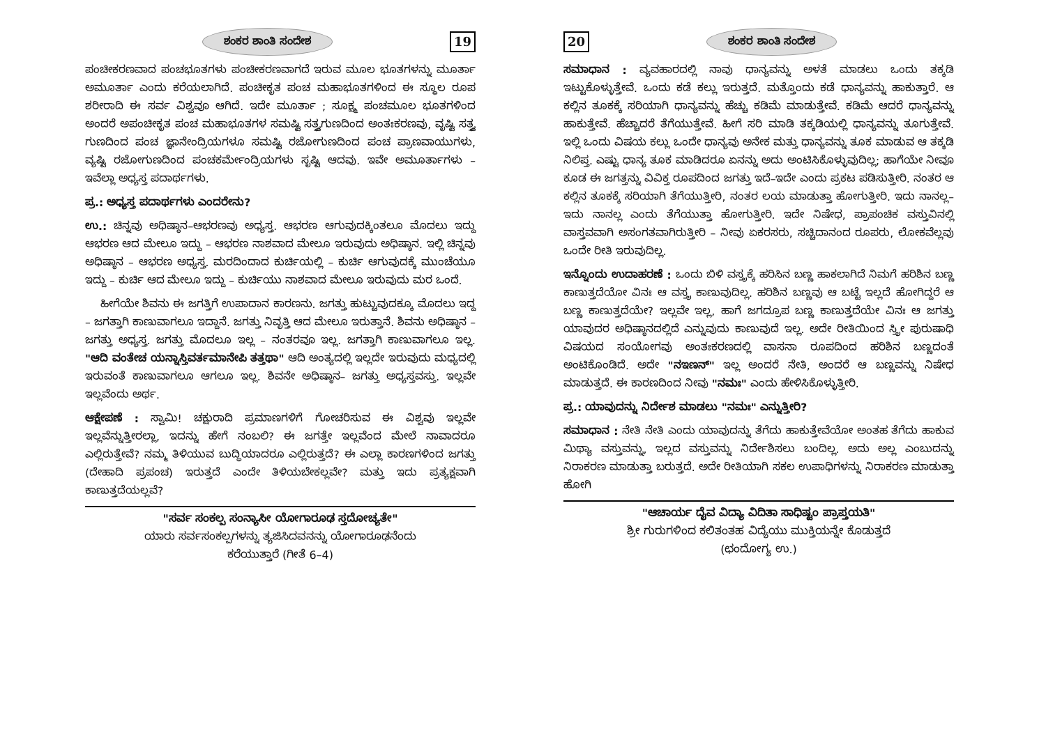ಶಂಕರ ಶಾಂತಿ ಸಂದೇಶ 19
ಪಂಚೀಕರಣವಾದ ಪಂಚಭೂತಗಳು ಪಂಚೀಕರಣವಾಗದೆ ಇರುವ ಮೂಲ ಭೂತಗಳನ್ನು ಮೂರ್ತಾ ಅಮೂರ್ತಾ ಎಂದು ಕರೆಯಲಾಗಿದೆ. ಪಂಚೀಕೃತ ಪಂಚ ಮಹಾಭೂತಗಳಿಂದ ಈ ಸ್ಥೂಲ ರೂಪ ಶರೀರಾದಿ ಈ ಸರ್ವ ವಿಶ್ವವೂ ಆಗಿದೆ. ಇದೇ ಮೂರ್ತಾ ; ಸೂಕ್ಷ್ಮ ಪಂಚಮೂಲ ಭೂತಗಳಿಂದ ಅಂದರೆ ಅಪಂಚೀಕೃತ ಪಂಚ ಮಹಾಭೂತಗಳ ಸಮಷ್ಟಿ ಸತ್ತ್ವಗುಣದಿಂದ ಅಂತಃಕರಣವು, ವೃಷ್ಟಿ ಸತ್ತ್ವ ಗುಣದಿಂದ ಪಂಚ ಜ್ಞಾನೇಂದ್ರಿಯಗಳೂ ಸಮಷ್ಟಿ ರಜೋಗುಣದಿಂದ ಪಂಚ ಪ್ರಾಣವಾಯುಗಳು, ವ್ಯಷ್ಟಿ ರಜೋಗುಣದಿಂದ ಪಂಚಕರ್ಮೇಂದ್ರಿಯಗಳು ಸೃಷ್ಟಿ ಆದವು. ಇವೇ ಅಮೂರ್ತಾಗಳು – ಇವೆಲ್ಲಾ ಅಧ್ಯಸ್ತ ಪದಾರ್ಥಗಳು.
ಪ್ರ.: ಅಧ್ಯಸ್ತ ಪದಾರ್ಥಗಳು ಎಂದರೇನು?
ಉ.: ಚಿನ್ನವು ಅಧಿಷ್ಠಾನ–ಆಭರಣವು ಅಧ್ಯಸ್ತ. ಆಭರಣ ಆಗುವುದಕ್ಕಿಂತಲೂ ಮೊದಲು ಇದ್ದು ಆಭರಣ ಆದ ಮೇಲೂ ಇದ್ದು – ಆಭರಣ ನಾಶವಾದ ಮೇಲೂ ಇರುವುದು ಅಧಿಷ್ಠಾನ. ಇಲ್ಲಿ ಚಿನ್ನವು ಅಧಿಷ್ಠಾನ – ಆಭರಣ ಅಧ್ಯಸ್ತ. ಮರದಿಂದಾದ ಕುರ್ಚಿಯಲ್ಲಿ – ಕುರ್ಚಿ ಆಗುವುದಕ್ಕೆ ಮುಂಚೆಯೂ ಇದ್ದು – ಕುರ್ಚಿ ಆದ ಮೇಲೂ ಇದ್ದು – ಕುರ್ಚಿಯು ನಾಶವಾದ ಮೇಲೂ ಇರುವುದು ಮರ ಒಂದೆ.
ಹೀಗೆಯೇ ಶಿವನು ಈ ಜಗತ್ತಿಗೆ ಉಪಾದಾನ ಕಾರಣನು. ಜಗತ್ತು ಹುಟ್ಟುವುದಕ್ಕೂ ಮೊದಲು ಇದ್ದ – ಜಗತ್ತಾಗಿ ಕಾಣುವಾಗಲೂ ಇದ್ದಾನೆ. ಜಗತ್ತು ನಿವೃತ್ತಿ ಆದ ಮೇಲೂ ಇರುತ್ತಾನೆ. ಶಿವನು ಅಧಿಷ್ಠಾನ – ಜಗತ್ತು ಅಧ್ಯಸ್ತ. ಜಗತ್ತು ಮೊದಲೂ ಇಲ್ಲ – ನಂತರವೂ ಇಲ್ಲ. ಜಗತ್ತಾಗಿ ಕಾಣುವಾಗಲೂ ಇಲ್ಲ. "ಆದಿ ವಂತೇಚ ಯನ್ನಾಸ್ತಿವರ್ತಮಾನೇಪಿ ತತ್ತಥಾ" ಆದಿ ಅಂತ್ಯದಲ್ಲಿ ಇಲ್ಲದೇ ಇರುವುದು ಮಧ್ಯದಲ್ಲಿ ಇರುವಂತೆ ಕಾಣುವಾಗಲೂ ಆಗಲೂ ಇಲ್ಲ. ಶಿವನೇ ಅಧಿಷ್ಠಾನ– ಜಗತ್ತು ಅಧ್ಯಸ್ತವಸ್ತು. ಇಲ್ಲವೇ ಇಲ್ಲವೆಂದು ಅರ್ಥ.
ಆಕ್ಷೇಪಣೆ : ಸ್ವಾಮಿ! ಚಕ್ಷುರಾದಿ ಪ್ರಮಾಣಗಳಿಗೆ ಗೋಚರಿಸುವ ಈ ವಿಶ್ವವು ಇಲ್ಲವೇ ಇಲ್ಲವೆನ್ನುತ್ತೀರಲ್ಲಾ, ಇದನ್ನು ಹೇಗೆ ನಂಬಲಿ? ಈ ಜಗತ್ತೇ ಇಲ್ಲವೆಂದ ಮೇಲೆ ನಾವಾದರೂ ಎಲ್ಲಿರುತ್ತೇವೆ? ನಮ್ಮ ತಿಳಿಯುವ ಬುದ್ಧಿಯಾದರೂ ಎಲ್ಲಿರುತ್ತದೆ? ಈ ಎಲ್ಲಾ ಕಾರಣಗಳಿಂದ ಜಗತ್ತು (ದೇಹಾದಿ ಪ್ರಪಂಚ) ಇರುತ್ತದೆ ಎಂದೇ ತಿಳಿಯಬೇಕಲ್ಲವೇ? ಮತ್ತು ಇದು ಪ್ರತ್ಯಕ್ಷವಾಗಿ ಕಾಣುತ್ತದೆಯಲ್ಲವೆ?
"ಸರ್ವ ಸಂಕಲ್ಪ ಸಂನ್ಯಾಸೀ ಯೋಗಾರೂಢ ಸ್ತದೋಚ್ಯತೇ"
ಯಾರು ಸರ್ವಸಂಕಲ್ಪಗಳನ್ನು ತ್ಯಜಿಸಿದವನನ್ನು ಯೋಗಾರೂಢನೆಂದು
ಕರೆಯುತ್ತಾರೆ (ಗೀತೆ 6–4)
20 ಶಂಕರ ಶಾಂತಿ ಸಂದೇಶ
ಸಮಾಧಾನ : ವ್ಯವಹಾರದಲ್ಲಿ ನಾವು ಧಾನ್ಯವನ್ನು ಅಳತೆ ಮಾಡಲು ಒಂದು ತಕ್ಕಡಿ ಇಟ್ಟುಕೊಳ್ಳುತ್ತೇವೆ. ಒಂದು ಕಡೆ ಕಲ್ಲು ಇರುತ್ತದೆ. ಮತ್ತೊಂದು ಕಡೆ ಧಾನ್ಯವನ್ನು ಹಾಕುತ್ತಾರೆ. ಆ ಕಲ್ಲಿನ ತೂಕಕ್ಕೆ ಸರಿಯಾಗಿ ಧಾನ್ಯವನ್ನು ಹೆಚ್ಚು ಕಡಿಮೆ ಮಾಡುತ್ತೇವೆ. ಕಡಿಮೆ ಆದರೆ ಧಾನ್ಯವನ್ನು ಹಾಕುತ್ತೇವೆ. ಹೆಚ್ಚಾದರೆ ತೆಗೆಯುತ್ತೇವೆ. ಹೀಗೆ ಸರಿ ಮಾಡಿ ತಕ್ಕಡಿಯಲ್ಲಿ ಧಾನ್ಯವನ್ನು ತೂಗುತ್ತೇವೆ. ಇಲ್ಲಿ ಒಂದು ವಿಷಯ ಕಲ್ಲು ಒಂದೇ ಧಾನ್ಯವು ಅನೇಕ ಮತ್ತು ಧಾನ್ಯವನ್ನು ತೂಕ ಮಾಡುವ ಆ ತಕ್ಕಡಿ ನಿಲಿಪ್ತ. ಎಷ್ಟು ಧಾನ್ಯ ತೂಕ ಮಾಡಿದರೂ ಏನನ್ನು ಅದು ಅಂಟಿಸಿಕೊಳ್ಳುವುದಿಲ್ಲ; ಹಾಗೆಯೇ ನೀವೂ ಕೂಡ ಈ ಜಗತ್ತನ್ನು ವಿವಿಕ್ತ ರೂಪದಿಂದ ಜಗತ್ತು ಇದೆ–ಇದೇ ಎಂದು ಪ್ರಕಟ ಪಡಿಸುತ್ತೀರಿ. ನಂತರ ಆ ಕಲ್ಲಿನ ತೂಕಕ್ಕೆ ಸರಿಯಾಗಿ ತೆಗೆಯುತ್ತೀರಿ, ನಂತರ ಲಯ ಮಾಡುತ್ತಾ ಹೋಗುತ್ತೀರಿ. ಇದು ನಾನಲ್ಲ– ಇದು ನಾನಲ್ಲ ಎಂದು ತೆಗೆಯುತ್ತಾ ಹೋಗುತ್ತೀರಿ. ಇದೇ ನಿಷೇಧ, ಪ್ರಾಪಂಚಿಕ ವಸ್ತುವಿನಲ್ಲಿ ವಾಸ್ತವವಾಗಿ ಅಸಂಗತವಾಗಿರುತ್ತೀರಿ – ನೀವು ಏಕರಸರು, ಸಚ್ಚಿದಾನಂದ ರೂಪರು, ಲೋಕವೆಲ್ಲವು ಒಂದೇ ರೀತಿ ಇರುವುದಿಲ್ಲ.
ಇನ್ನೊಂದು ಉದಾಹರಣೆ : ಒಂದು ಬಿಳಿ ವಸ್ತ್ರಕ್ಕೆ ಹರಿಸಿನ ಬಣ್ಣ ಹಾಕಲಾಗಿದೆ ನಿಮಗೆ ಹರಿಶಿನ ಬಣ್ಣ ಕಾಣುತ್ತದೆಯೋ ವಿನಃ ಆ ವಸ್ತ್ರ ಕಾಣುವುದಿಲ್ಲ. ಹರಿಶಿನ ಬಣ್ಣವು ಆ ಬಟ್ಟೆ ಇಲ್ಲದೆ ಹೋಗಿದ್ದರೆ ಆ ಬಣ್ಣ ಕಾಣುತ್ತದೆಯೇ? ಇಲ್ಲವೇ ಇಲ್ಲ, ಹಾಗೆ ಜಗದ್ರೂಪ ಬಣ್ಣ ಕಾಣುತ್ತದೆಯೇ ವಿನಃ ಆ ಜಗತ್ತು ಯಾವುದರ ಅಧಿಷ್ಠಾನದಲ್ಲಿದೆ ಎನ್ನುವುದು ಕಾಣುವುದೆ ಇಲ್ಲ. ಅದೇ ರೀತಿಯಿಂದ ಸ್ತ್ರೀ ಪುರುಷಾಧಿ ವಿಷಯದ ಸಂಯೋಗವು ಅಂತಃಕರಣದಲ್ಲಿ ವಾಸನಾ ರೂಪದಿಂದ ಹರಿಶಿನ ಬಣ್ಣದಂತೆ ಅಂಟಿಕೊಂಡಿದೆ. ಅದೇ "ನಇಣನ್" ಇಲ್ಲ ಅಂದರೆ ನೇತಿ, ಅಂದರೆ ಆ ಬಣ್ಣವನ್ನು ನಿಷೇಧ ಮಾಡುತ್ತದೆ. ಈ ಕಾರಣದಿಂದ ನೀವು "ನಮಃ" ಎಂದು ಹೇಳಿಸಿಕೊಳ್ಳುತ್ತೀರಿ.
ಪ್ರ.: ಯಾವುದನ್ನು ನಿರ್ದೇಶ ಮಾಡಲು "ನಮಃ" ಎನ್ನುತ್ತೀರಿ?
ಸಮಾಧಾನ : ನೇತಿ ನೇತಿ ಎಂದು ಯಾವುದನ್ನು ತೆಗೆದು ಹಾಕುತ್ತೇವೆಯೋ ಅಂತಹ ತೆಗೆದು ಹಾಕುವ ಮಿಥ್ಯಾ ವಸ್ತುವನ್ನು, ಇಲ್ಲದ ವಸ್ತುವನ್ನು ನಿರ್ದೇಶಿಸಲು ಬಂದಿಲ್ಲ. ಅದು ಅಲ್ಲ ಎಂಬುದನ್ನು ನಿರಾಕರಣ ಮಾಡುತ್ತಾ ಬರುತ್ತದೆ. ಅದೇ ರೀತಿಯಾಗಿ ಸಕಲ ಉಪಾಧಿಗಳನ್ನು ನಿರಾಕರಣ ಮಾಡುತ್ತಾ ಹೋಗಿ
"ಆಚಾರ್ಯ ದೈವ ವಿದ್ಯಾ ವಿದಿತಾ ಸಾಧಿಷ್ಟಂ ಪ್ರಾಪ್ತಯತಿ"
ಶ್ರೀ ಗುರುಗಳಿಂದ ಕಲಿತಂತಹ ವಿದ್ಯೆಯು ಮುಕ್ತಿಯನ್ನೇ ಕೊಡುತ್ತದೆ
(ಛಂದೋಗ್ಯ ಉ.)